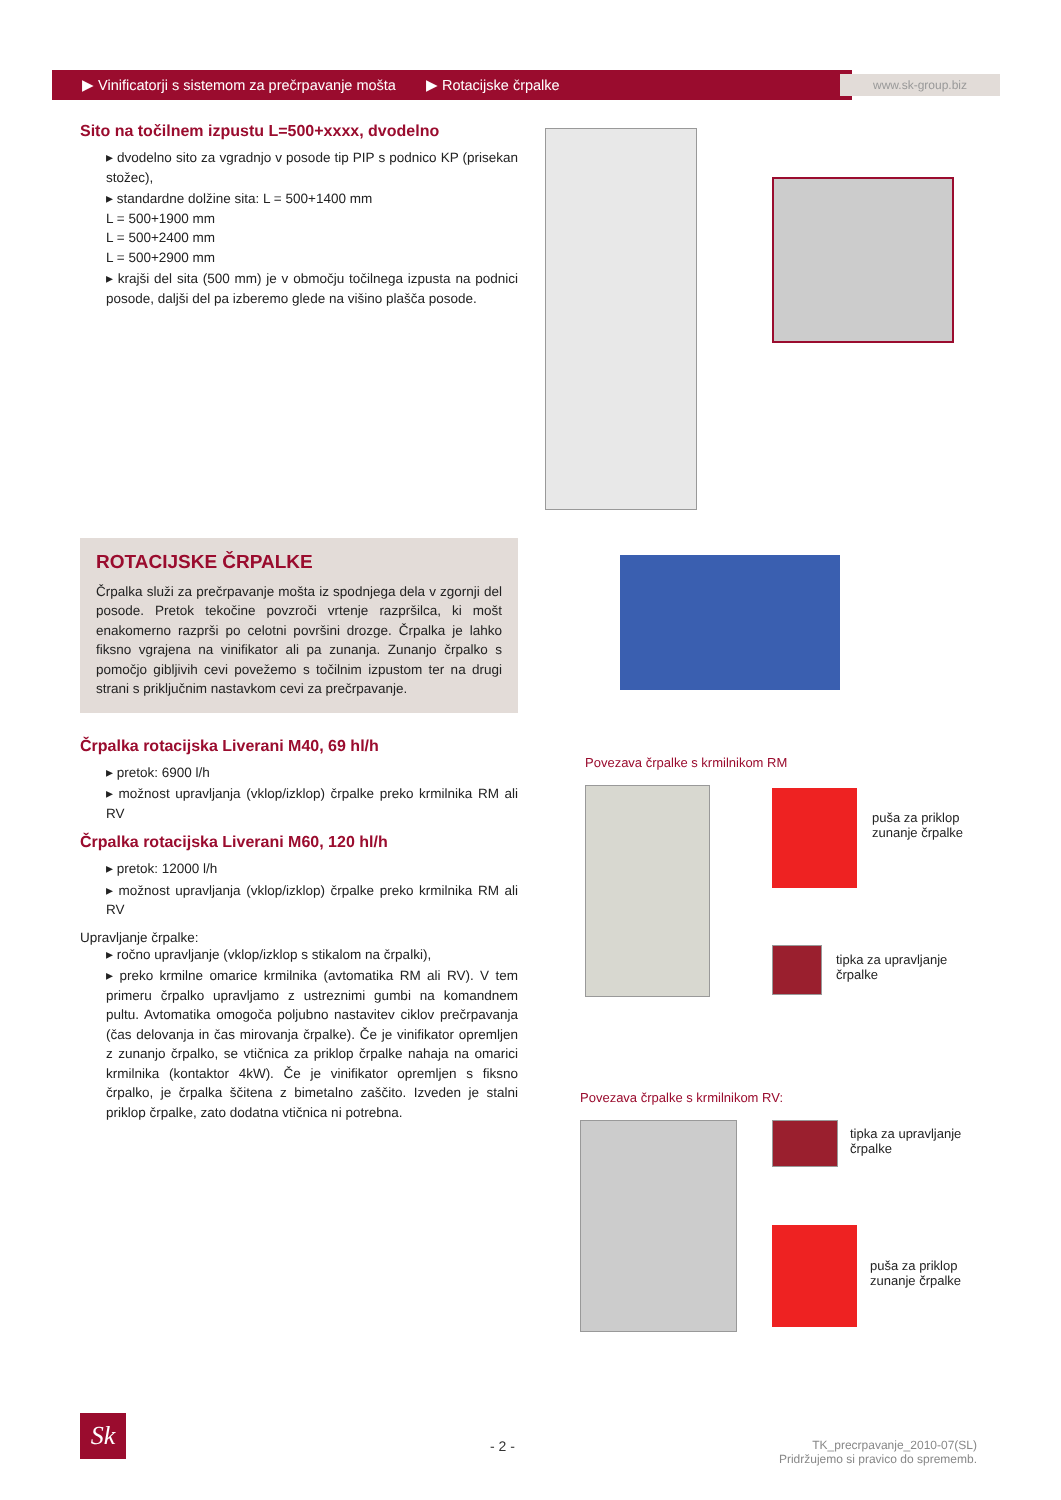▶ Vinificatorji s sistemom za prečrpavanje mošta ▶ Rotacijske črpalke www.sk-group.biz
Sito na točilnem izpustu L=500+xxxx, dvodelno
▸ dvodelno sito za vgradnjo v posode tip PIP s podnico KP (prisekan stožec),
▸ standardne dolžine sita: L = 500+1400 mm
L = 500+1900 mm
L = 500+2400 mm
L = 500+2900 mm
▸ krajši del sita (500 mm) je v območju točilnega izpusta na podnici posode, daljši del pa izberemo glede na višino plašča posode.
ROTACIJSKE ČRPALKE
Črpalka služi za prečrpavanje mošta iz spodnjega dela v zgornji del posode. Pretok tekočine povzroči vrtenje razpršilca, ki mošt enakomerno razprši po celotni površini drozge. Črpalka je lahko fiksno vgrajena na vinifikator ali pa zunanja. Zunanjo črpalko s pomočjo gibljivih cevi povežemo s točilnim izpustom ter na drugi strani s priključnim nastavkom cevi za prečrpavanje.
Črpalka rotacijska Liverani M40, 69 hl/h
▸ pretok: 6900 l/h
▸ možnost upravljanja (vklop/izklop) črpalke preko krmilnika RM ali RV
Črpalka rotacijska Liverani M60, 120 hl/h
▸ pretok: 12000 l/h
▸ možnost upravljanja (vklop/izklop) črpalke preko krmilnika RM ali RV
Upravljanje črpalke:
▸ ročno upravljanje (vklop/izklop s stikalom na črpalki),
▸ preko krmilne omarice krmilnika (avtomatika RM ali RV). V tem primeru črpalko upravljamo z ustreznimi gumbi na komandnem pultu. Avtomatika omogoča poljubno nastavitev ciklov prečrpavanja (čas delovanja in čas mirovanja črpalke). Če je vinifikator opremljen z zunanjo črpalko, se vtičnica za priklop črpalke nahaja na omarici krmilnika (kontaktor 4kW). Če je vinifikator opremljen s fiksno črpalko, je črpalka ščitena z bimetalno zaščito. Izveden je stalni priklop črpalke, zato dodatna vtičnica ni potrebna.
Povezava črpalke s krmilnikom RM
puša za priklop
zunanje črpalke
tipka za upravljanje
črpalke
Povezava črpalke s krmilnikom RV:
tipka za upravljanje
črpalke
puša za priklop
zunanje črpalke
Sk
- 2 -
TK_precrpavanje_2010-07(SL)
Pridržujemo si pravico do sprememb.